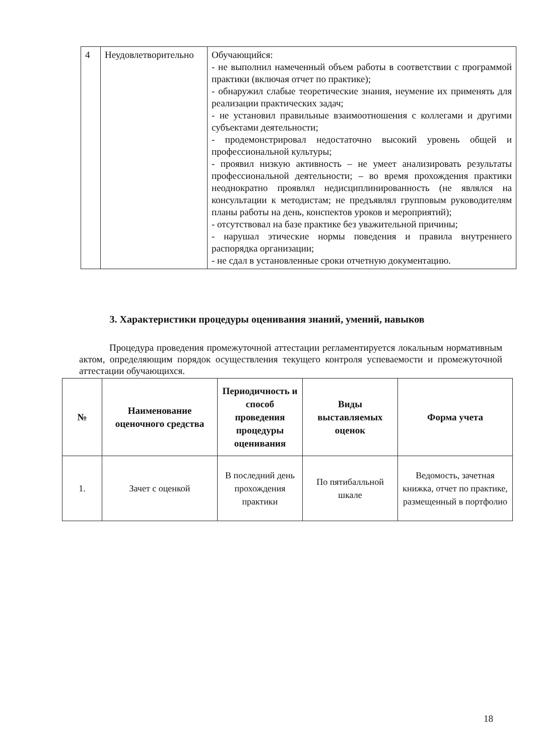| 4 | Неудовлетворительно | Обучающийся: - не выполнил намеченный объем работы в соответствии с программой практики (включая отчет по практике); - обнаружил слабые теоретические знания, неумение их применять для реализации практических задач; - не установил правильные взаимоотношения с коллегами и другими субъектами деятельности; - продемонстрировал недостаточно высокий уровень общей и профессиональной культуры; - проявил низкую активность – не умеет анализировать результаты профессиональной деятельности; – во время прохождения практики неоднократно проявлял недисциплинированность (не являлся на консультации к методистам; не предъявлял групповым руководителям планы работы на день, конспектов уроков и мероприятий); - отсутствовал на базе практике без уважительной причины; - нарушал этические нормы поведения и правила внутреннего распорядка организации; - не сдал в установленные сроки отчетную документацию. |
3. Характеристики процедуры оценивания знаний, умений, навыков
Процедура проведения промежуточной аттестации регламентируется локальным нормативным актом, определяющим порядок осуществления текущего контроля успеваемости и промежуточной аттестации обучающихся.
| № | Наименование оценочного средства | Периодичность и способ проведения процедуры оценивания | Виды выставляемых оценок | Форма учета |
| --- | --- | --- | --- | --- |
| 1. | Зачет с оценкой | В последний день прохождения практики | По пятибалльной шкале | Ведомость, зачетная книжка, отчет по практике, размещенный в портфолио |
18